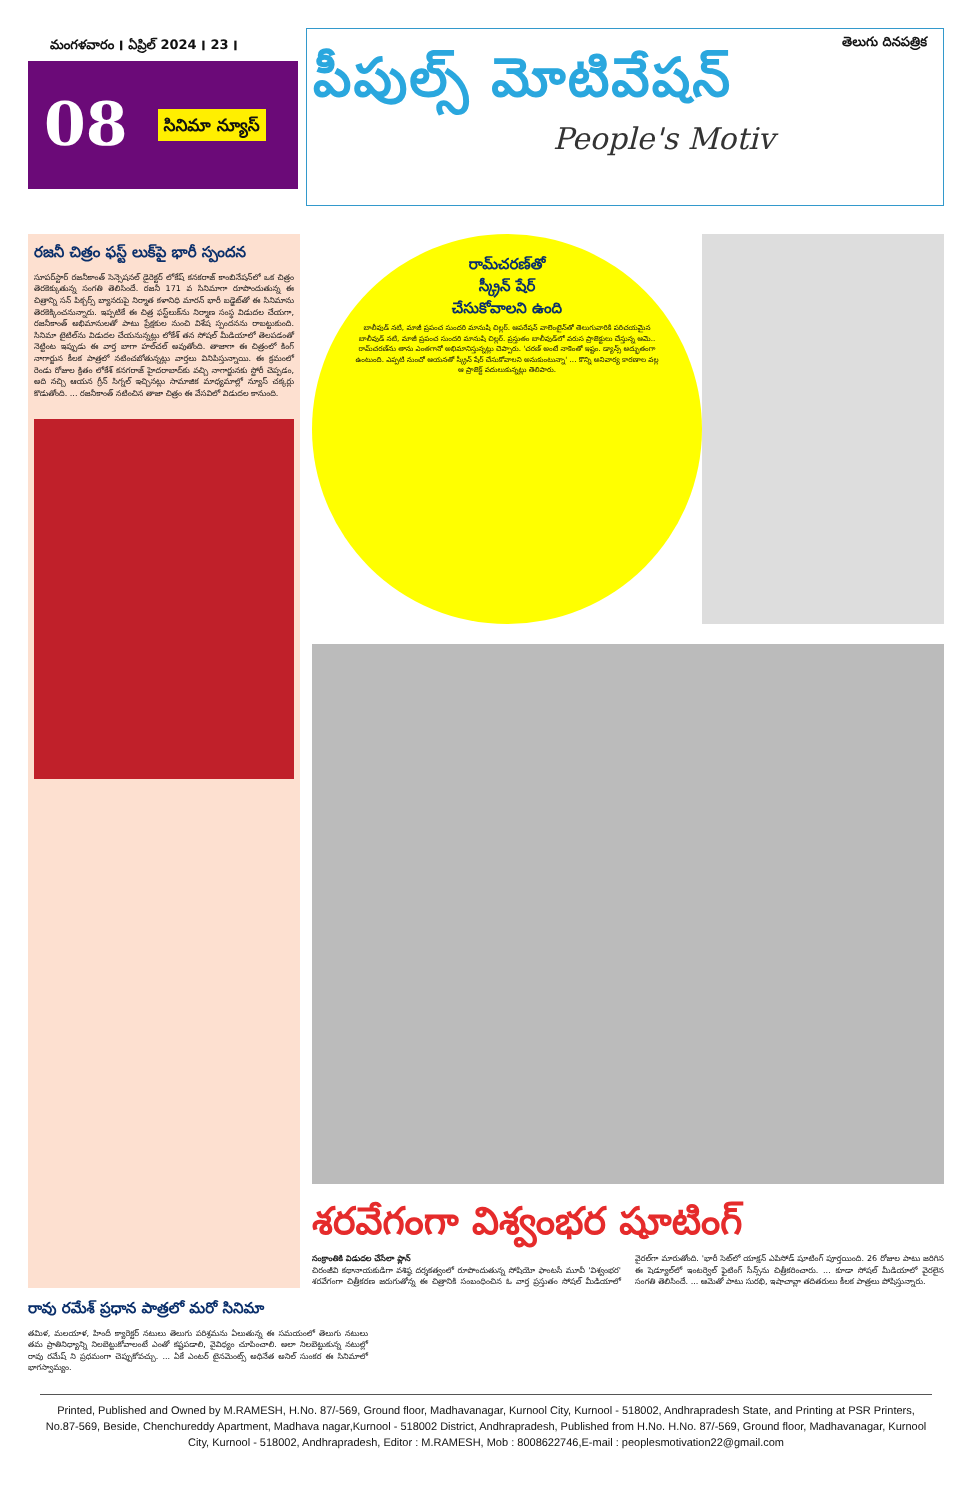మంగళవారం ׀ ఏప్రిల్ ׀ 23 ׀ 2024
08
సినిమా న్యూస్
తెలుగు దినపత్రిక
పీపుల్స్ మోటివేషన్
People's Motiv
రజనీ చిత్రం ఫస్ట్ లుక్‌పై భారీ స్పందన
సూపర్‌స్టార్ రజనీకాంత్ సెన్సెషనల్ డైరెక్టర్ లోకేష్ కనకరాజ్ కాంబినేషన్‌లో ఒక చిత్రం తెరకెక్కుతున్న సంగతి తెలిసిందే. రజనీ 171 వ సినిమాగా రూపొందుతున్న ఈ చిత్రాన్ని సన్ పిక్చర్స్ బ్యానరుపై నిర్మాత కళానిధి మారన్ భారీ బడ్జెట్‌తో ఈ సినిమాను తెరకెక్కించనున్నారు. ఇప్పటికే ఈ చిత్ర ఫస్ట్‌లుక్‌ను నిర్మాణ సంస్థ విడుదల చేయగా, రజనీకాంత్ అభిమానులతో పాటు ప్రేక్షకుల నుంచి విశేష స్పందనను రాబట్టుకుంది. సినిమా టైటిల్‌ను విడుదల చేయనున్నట్లు లోకేశ్ తన సోషల్ మీడియాలో తెలపడంతో నెట్టింట ఇప్పుడు ఈ వార్త బాగా హల్‌చల్ అవుతోంది. తాజాగా ఈ చిత్రంలో కింగ్ నాగార్జున కీలక పాత్రలో నటించబోతున్నట్లు వార్తలు వినిపిస్తున్నాయి. ఈ క్రమంలో రెండు రోజుల క్రితం లోకేశ్ కనగరాజ్ హైదరాబాద్‌కు వచ్చి నాగార్జునకు స్టోరీ చెప్పడం, అది నచ్చి ఆయన గ్రీన్ సిగ్నల్ ఇచ్చినట్లు సామాజిక మాధ్యమాల్లో న్యూస్ చక్కర్లు కొడుతోంది. ... రజనీకాంత్ నటించిన తాజా చిత్రం ఈ వేసవిలో విడుదల కానుంది.
రామ్‌చరణ్‌తో
స్క్రీన్ షేర్
చేసుకోవాలని ఉంది
బాలీవుడ్ నటి, మాజీ ప్రపంచ సుందరి మానుషి చిల్లర్. ఆపరేషన్ వాలెంటైన్‌తో తెలుగువారికి పరిచయమైన బాలీవుడ్ నటి, మాజీ ప్రపంచ సుందరి మానుషి చిల్లర్. ప్రస్తుతం బాలీవుడ్‌లో వరుస ప్రాజెక్టులు చేస్తున్న ఆమె.. రామ్‌చరణ్‌ను తాను ఎంతగానో అభిమానిస్తున్నట్లు చెప్పారు. 'చరణ్ అంటే నాకెంతో ఇష్టం. డ్యాన్స్ అద్భుతంగా ఉంటుంది. ఎప్పటి నుంచో ఆయనతో స్క్రీన్ షేర్ చేసుకోవాలని అనుకుంటున్నా' ... కొన్ని అనివార్య కారణాల వల్ల ఆ ప్రాజెక్ట్ వదులుకున్నట్లు తెలిపారు.
శరవేగంగా విశ్వంభర షూటింగ్
సంక్రాంతికి విడుదల చేసేలా ప్లాన్
చిరంజీవి కథానాయకుడిగా వశిష్ఠ దర్శకత్వంలో రూపొందుతున్న సోషియో ఫాంటసీ మూవీ 'విశ్వంభర' శరవేగంగా చిత్రీకరణ జరుగుతోన్న ఈ చిత్రానికి సంబంధించిన ఓ వార్త ప్రస్తుతం సోషల్ మీడియాలో వైరల్‌గా మారుతోంది. 'భారీ సెట్‌లో యాక్షన్ ఎపిసోడ్ షూటింగ్ పూర్తయింది. 26 రోజుల పాటు జరిగిన ఈ షెడ్యూల్‌లో ఇంటర్వెల్ ఫైటింగ్ సీన్స్‌ను చిత్రీకరించారు. ... కూడా సోషల్ మీడియాలో వైరలైన సంగతి తెలిసిందే. ... ఆమెతో పాటు సురభి, ఇషాచావ్లా తదితరులు కీలక పాత్రలు పోషిస్తున్నారు.
రావు రమేశ్ ప్రధాన పాత్రలో మరో సినిమా
తమిళ, మలయాళ, హిందీ క్యారెక్టర్ నటులు తెలుగు పరిశ్రమను ఏలుతున్న ఈ సమయంలో తెలుగు నటులు తమ ప్రాతినిధ్యాన్ని నిలబెట్టుకోవాలంటే ఎంతో కష్టపడాలి, వైవిధ్యం చూపించాలి. అలా నిలబెట్టుకున్న నటుల్లో రావు రమేష్ ని ప్రధమంగా చెప్పుకోవచ్చు. ... ఏకే ఎంటర్ టైనమెంట్స్ అధినేత అనిల్ సుంకర ఈ సినిమాలో భాగస్వామ్యం.
Printed, Published and Owned by M.RAMESH, H.No. 87/-569, Ground floor, Madhavanagar, Kurnool City, Kurnool - 518002, Andhrapradesh State, and Printing at PSR Printers, No.87-569, Beside, Chenchureddy Apartment, Madhava nagar,Kurnool - 518002 District, Andhrapradesh, Published from H.No. H.No. 87/-569, Ground floor, Madhavanagar, Kurnool City, Kurnool - 518002, Andhrapradesh, Editor : M.RAMESH, Mob : 8008622746,E-mail : peoplesmotivation22@gmail.com